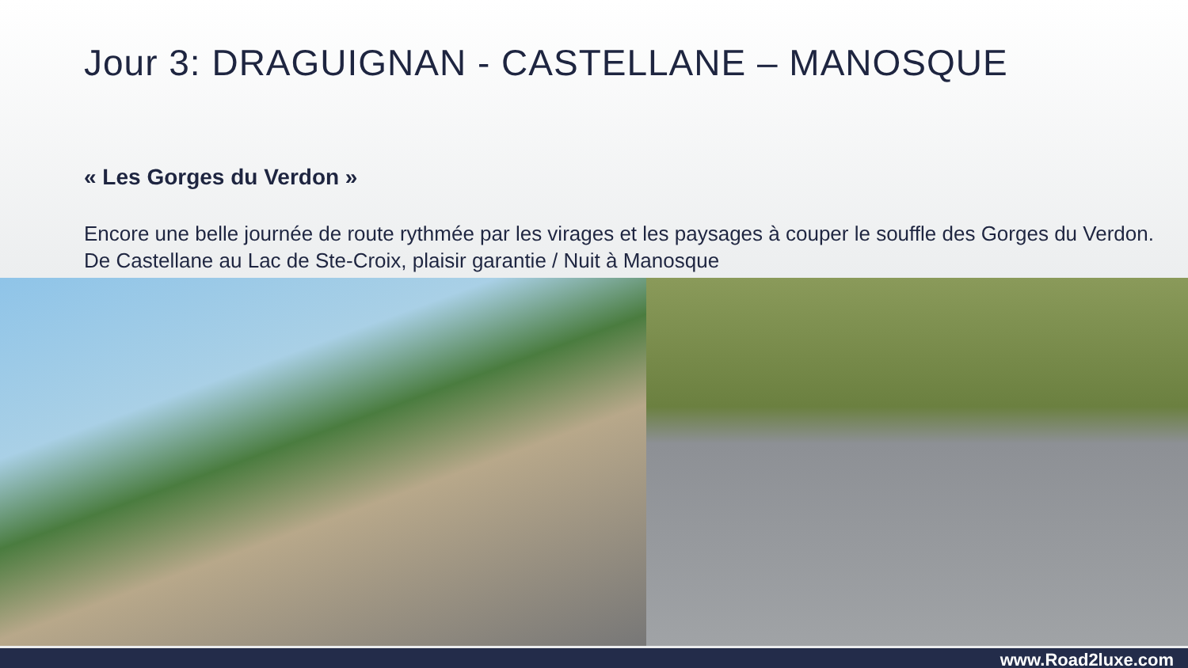Jour 3: DRAGUIGNAN - CASTELLANE – MANOSQUE
« Les Gorges du Verdon »
Encore une belle journée de route rythmée par les virages et les paysages à couper le souffle des Gorges du Verdon. De Castellane au Lac de Ste-Croix, plaisir garantie / Nuit à Manosque
www.Road2luxe.com